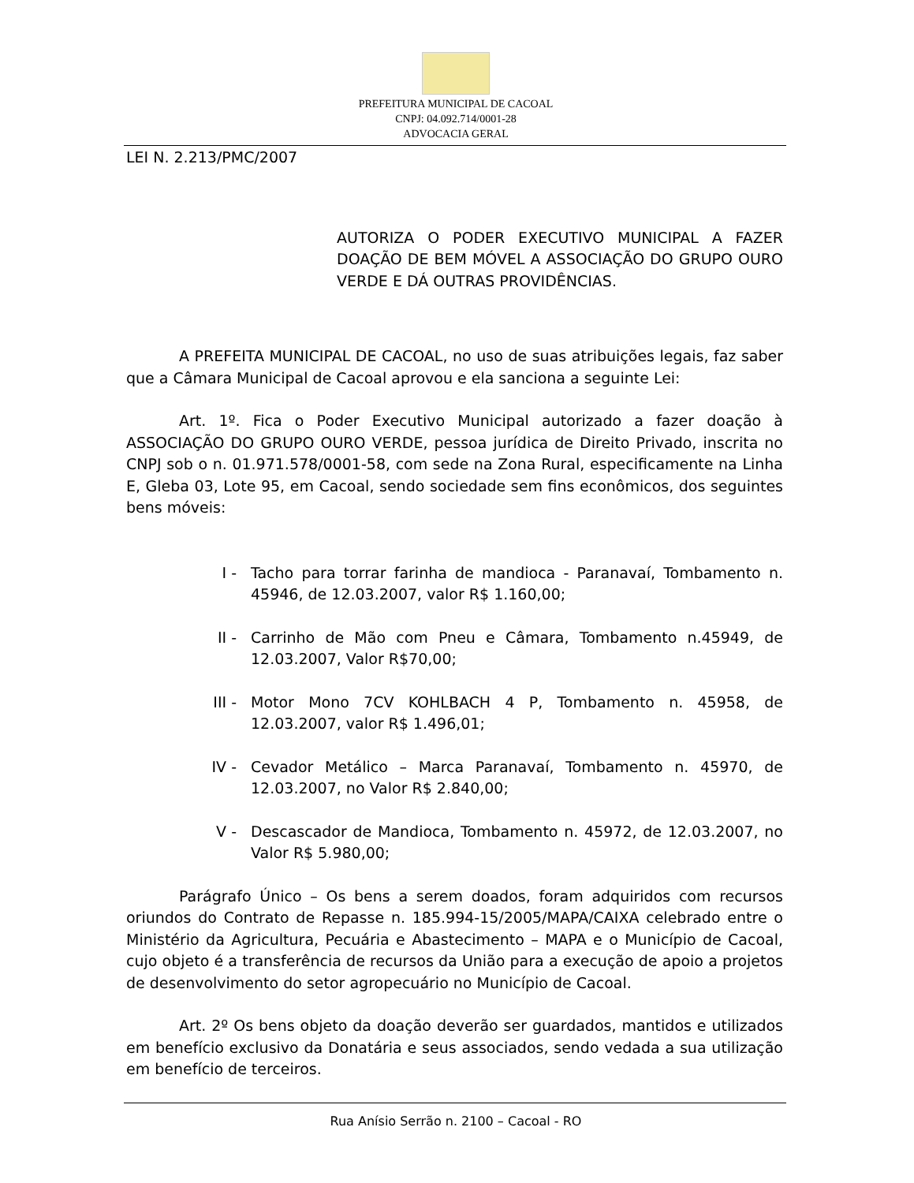PREFEITURA MUNICIPAL DE CACOAL
CNPJ: 04.092.714/0001-28
ADVOCACIA GERAL
LEI N. 2.213/PMC/2007
AUTORIZA O PODER EXECUTIVO MUNICIPAL A FAZER DOAÇÃO DE BEM MÓVEL A ASSOCIAÇÃO DO GRUPO OURO VERDE E DÁ OUTRAS PROVIDÊNCIAS.
A PREFEITA MUNICIPAL DE CACOAL, no uso de suas atribuições legais, faz saber que a Câmara Municipal de Cacoal aprovou e ela sanciona a seguinte Lei:
Art. 1º. Fica o Poder Executivo Municipal autorizado a fazer doação à ASSOCIAÇÃO DO GRUPO OURO VERDE, pessoa jurídica de Direito Privado, inscrita no CNPJ sob o n. 01.971.578/0001-58, com sede na Zona Rural, especificamente na Linha E, Gleba 03, Lote 95, em Cacoal, sendo sociedade sem fins econômicos, dos seguintes bens móveis:
I - Tacho para torrar farinha de mandioca - Paranavaí, Tombamento n. 45946, de 12.03.2007, valor R$ 1.160,00;
II - Carrinho de Mão com Pneu e Câmara, Tombamento n.45949, de 12.03.2007, Valor R$70,00;
III - Motor Mono 7CV KOHLBACH 4 P, Tombamento n. 45958, de 12.03.2007, valor R$ 1.496,01;
IV - Cevador Metálico – Marca Paranavaí, Tombamento n. 45970, de 12.03.2007, no Valor R$ 2.840,00;
V - Descascador de Mandioca, Tombamento n. 45972, de 12.03.2007, no Valor R$ 5.980,00;
Parágrafo Único – Os bens a serem doados, foram adquiridos com recursos oriundos do Contrato de Repasse n. 185.994-15/2005/MAPA/CAIXA celebrado entre o Ministério da Agricultura, Pecuária e Abastecimento – MAPA e o Município de Cacoal, cujo objeto é a transferência de recursos da União para a execução de apoio a projetos de desenvolvimento do setor agropecuário no Município de Cacoal.
Art. 2º Os bens objeto da doação deverão ser guardados, mantidos e utilizados em benefício exclusivo da Donatária e seus associados, sendo vedada a sua utilização em benefício de terceiros.
Rua Anísio Serrão n. 2100 – Cacoal - RO